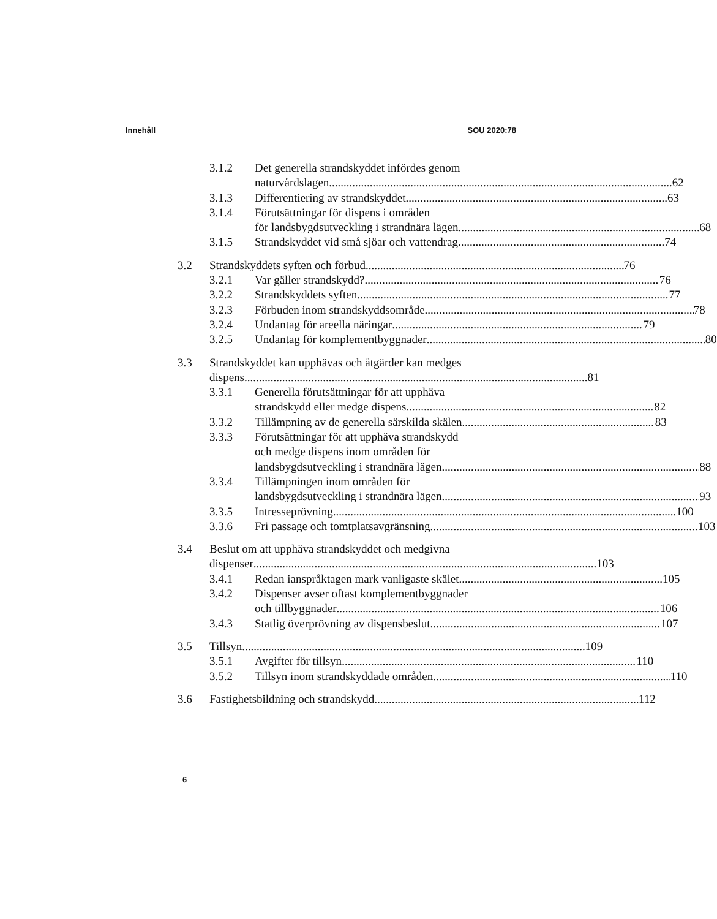Innehåll SOU 2020:78
3.1.2 Det generella strandskyddet infördes genom
naturvårdslagen 62
3.1.3 Differentiering av strandskyddet 63
3.1.4 Förutsättningar för dispens i områden
för landsbygdsutveckling i strandnära lägen 68
3.1.5 Strandskyddet vid små sjöar och vattendrag 74
3.2 Strandskyddets syften och förbud 76
3.2.1 Var gäller strandskydd? 76
3.2.2 Strandskyddets syften 77
3.2.3 Förbuden inom strandskyddsområde 78
3.2.4 Undantag för areella näringar 79
3.2.5 Undantag för komplementbyggnader 80
3.3 Strandskyddet kan upphävas och åtgärder kan medges
dispens 81
3.3.1 Generella förutsättningar för att upphäva
strandskydd eller medge dispens 82
3.3.2 Tillämpning av de generella särskilda skälen 83
3.3.3 Förutsättningar för att upphäva strandskydd
och medge dispens inom områden för
landsbygdsutveckling i strandnära lägen 88
3.3.4 Tillämpningen inom områden för
landsbygdsutveckling i strandnära lägen 93
3.3.5 Intresseprövning 100
3.3.6 Fri passage och tomtplatsavgränsning 103
3.4 Beslut om att upphäva strandskyddet och medgivna
dispenser 103
3.4.1 Redan ianspråktagen mark vanligaste skälet 105
3.4.2 Dispenser avser oftast komplementbyggnader
och tillbyggnader 106
3.4.3 Statlig överprövning av dispensbeslut 107
3.5 Tillsyn 109
3.5.1 Avgifter för tillsyn 110
3.5.2 Tillsyn inom strandskyddade områden 110
3.6 Fastighetsbildning och strandskydd 112
6